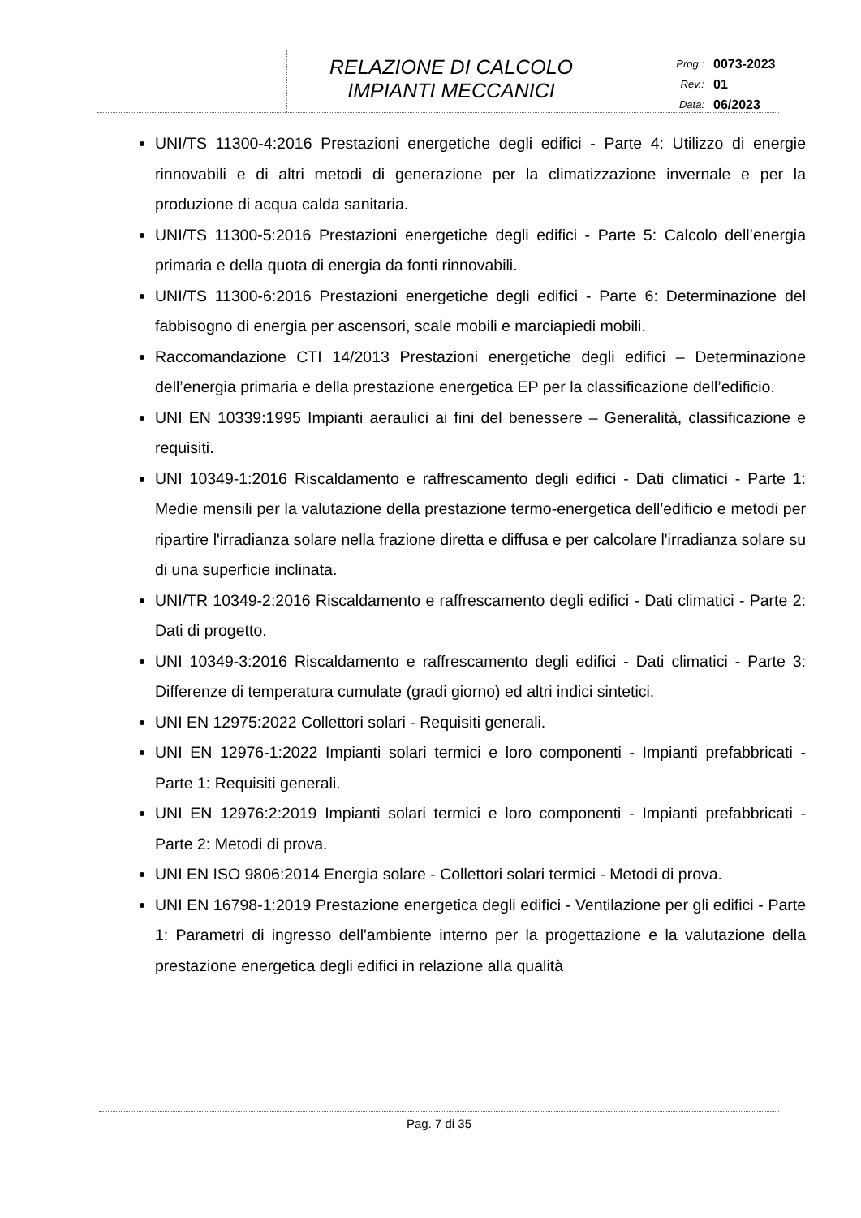RELAZIONE DI CALCOLO
IMPIANTI MECCANICI
Prog.: 0073-2023
Rev.: 01
Data: 06/2023
UNI/TS 11300-4:2016 Prestazioni energetiche degli edifici - Parte 4: Utilizzo di energie rinnovabili e di altri metodi di generazione per la climatizzazione invernale e per la produzione di acqua calda sanitaria.
UNI/TS 11300-5:2016 Prestazioni energetiche degli edifici - Parte 5: Calcolo dell’energia primaria e della quota di energia da fonti rinnovabili.
UNI/TS 11300-6:2016 Prestazioni energetiche degli edifici - Parte 6: Determinazione del fabbisogno di energia per ascensori, scale mobili e marciapiedi mobili.
Raccomandazione CTI 14/2013 Prestazioni energetiche degli edifici – Determinazione dell’energia primaria e della prestazione energetica EP per la classificazione dell’edificio.
UNI EN 10339:1995 Impianti aeraulici ai fini del benessere – Generalità, classificazione e requisiti.
UNI 10349-1:2016 Riscaldamento e raffrescamento degli edifici - Dati climatici - Parte 1: Medie mensili per la valutazione della prestazione termo-energetica dell'edificio e metodi per ripartire l'irradianza solare nella frazione diretta e diffusa e per calcolare l'irradianza solare su di una superficie inclinata.
UNI/TR 10349-2:2016 Riscaldamento e raffrescamento degli edifici - Dati climatici - Parte 2: Dati di progetto.
UNI 10349-3:2016 Riscaldamento e raffrescamento degli edifici - Dati climatici - Parte 3: Differenze di temperatura cumulate (gradi giorno) ed altri indici sintetici.
UNI EN 12975:2022 Collettori solari - Requisiti generali.
UNI EN 12976-1:2022 Impianti solari termici e loro componenti - Impianti prefabbricati - Parte 1: Requisiti generali.
UNI EN 12976:2:2019 Impianti solari termici e loro componenti - Impianti prefabbricati - Parte 2: Metodi di prova.
UNI EN ISO 9806:2014 Energia solare - Collettori solari termici - Metodi di prova.
UNI EN 16798-1:2019 Prestazione energetica degli edifici - Ventilazione per gli edifici - Parte 1: Parametri di ingresso dell'ambiente interno per la progettazione e la valutazione della prestazione energetica degli edifici in relazione alla qualità
Pag. 7 di 35